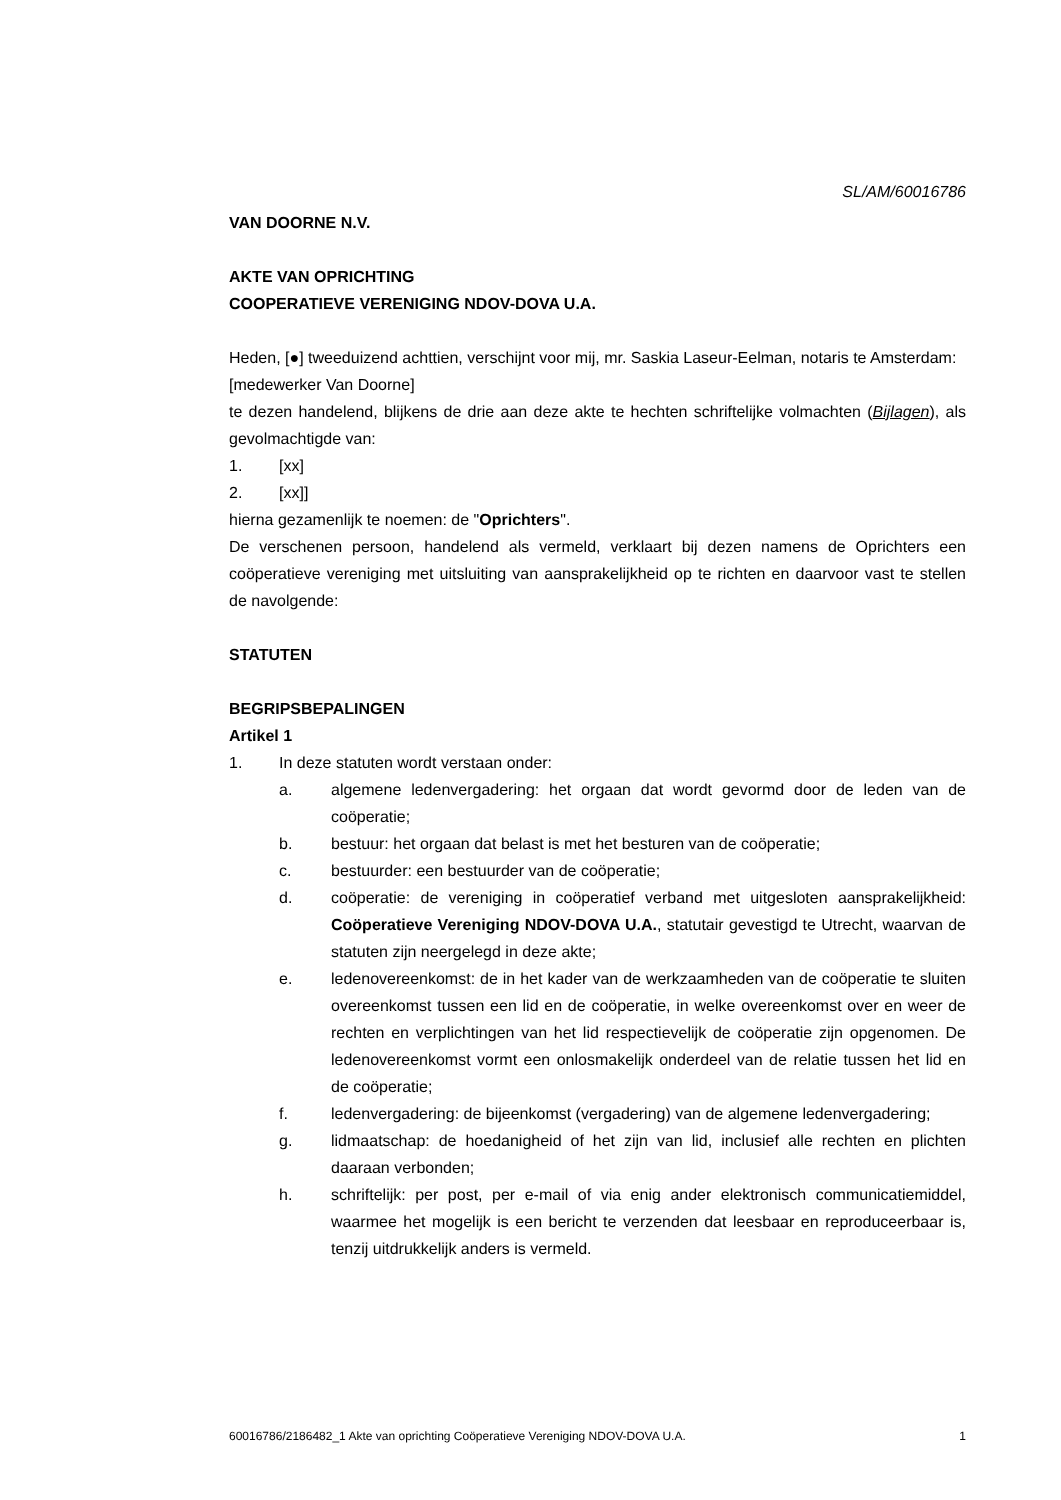SL/AM/60016786
VAN DOORNE N.V.
AKTE VAN OPRICHTING
COOPERATIEVE VERENIGING NDOV-DOVA U.A.
Heden, [●] tweeduizend achttien, verschijnt voor mij, mr. Saskia Laseur-Eelman, notaris te Amsterdam:
[medewerker Van Doorne]
te dezen handelend, blijkens de drie aan deze akte te hechten schriftelijke volmachten (Bijlagen), als gevolmachtigde van:
1. [xx]
2. [xx]]
hierna gezamenlijk te noemen: de "Oprichters".
De verschenen persoon, handelend als vermeld, verklaart bij dezen namens de Oprichters een coöperatieve vereniging met uitsluiting van aansprakelijkheid op te richten en daarvoor vast te stellen de navolgende:
STATUTEN
BEGRIPSBEPALINGEN
Artikel 1
1. In deze statuten wordt verstaan onder:
a. algemene ledenvergadering: het orgaan dat wordt gevormd door de leden van de coöperatie;
b. bestuur: het orgaan dat belast is met het besturen van de coöperatie;
c. bestuurder: een bestuurder van de coöperatie;
d. coöperatie: de vereniging in coöperatief verband met uitgesloten aansprakelijkheid: Coöperatieve Vereniging NDOV-DOVA U.A., statutair gevestigd te Utrecht, waarvan de statuten zijn neergelegd in deze akte;
e. ledenovereenkomst: de in het kader van de werkzaamheden van de coöperatie te sluiten overeenkomst tussen een lid en de coöperatie, in welke overeenkomst over en weer de rechten en verplichtingen van het lid respectievelijk de coöperatie zijn opgenomen. De ledenovereenkomst vormt een onlosmakelijk onderdeel van de relatie tussen het lid en de coöperatie;
f. ledenvergadering: de bijeenkomst (vergadering) van de algemene ledenvergadering;
g. lidmaatschap: de hoedanigheid of het zijn van lid, inclusief alle rechten en plichten daaraan verbonden;
h. schriftelijk: per post, per e-mail of via enig ander elektronisch communicatiemiddel, waarmee het mogelijk is een bericht te verzenden dat leesbaar en reproduceerbaar is, tenzij uitdrukkelijk anders is vermeld.
60016786/2186482_1 Akte van oprichting Coöperatieve Vereniging NDOV-DOVA U.A. 1